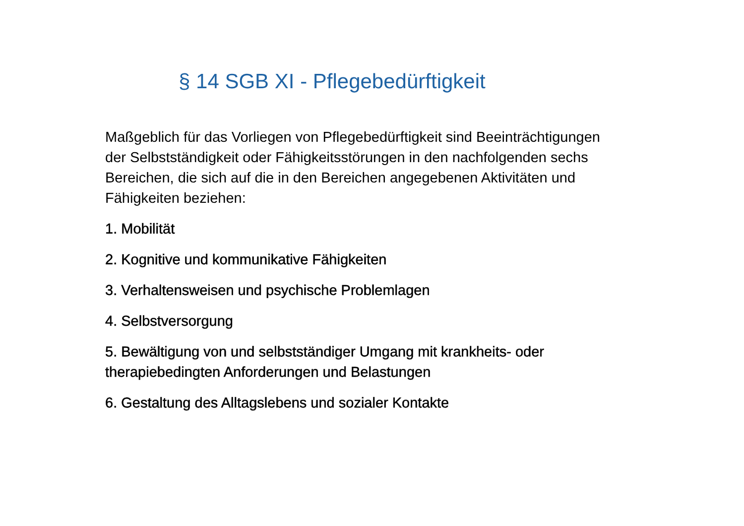§ 14 SGB XI - Pflegebedürftigkeit
Maßgeblich für das Vorliegen von Pflegebedürftigkeit sind Beeinträchtigungen der Selbstständigkeit oder Fähigkeitsstörungen in den nachfolgenden sechs Bereichen, die sich auf die in den Bereichen angegebenen Aktivitäten und Fähigkeiten beziehen:
1. Mobilität
2. Kognitive und kommunikative Fähigkeiten
3. Verhaltensweisen und psychische Problemlagen
4. Selbstversorgung
5. Bewältigung von und selbstständiger Umgang mit krankheits- oder therapiebedingten Anforderungen und Belastungen
6. Gestaltung des Alltagslebens und sozialer Kontakte